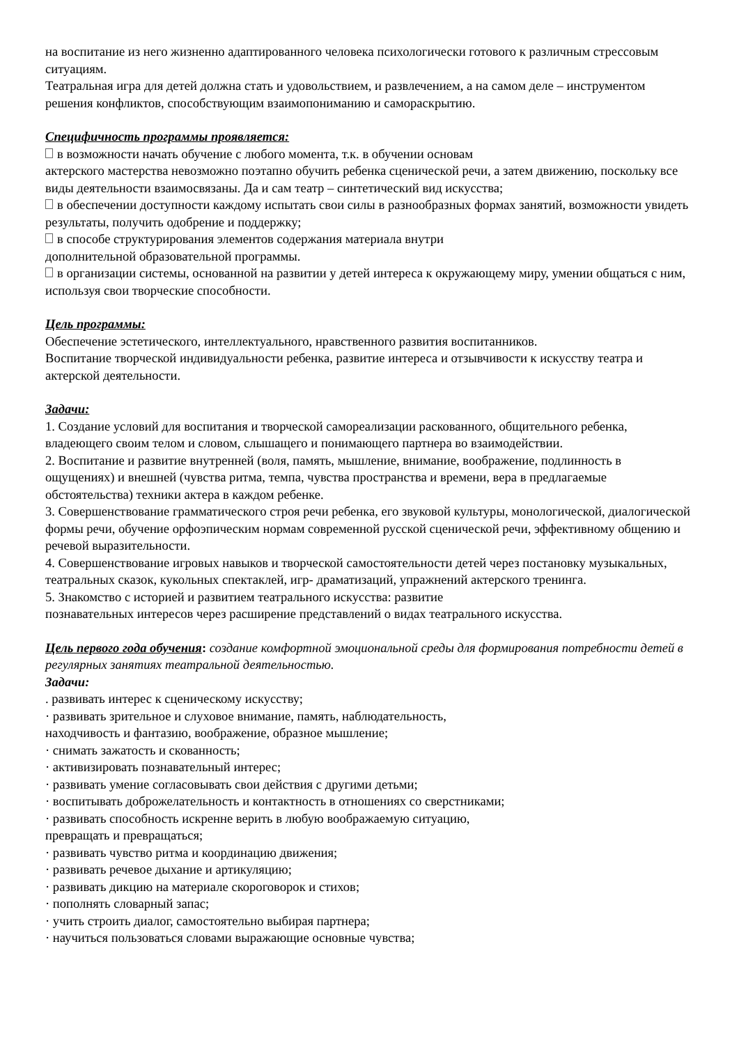на воспитание из него жизненно адаптированного человека психологически готового к различным стрессовым ситуациям.
Театральная игра для детей должна стать и удовольствием, и развлечением, а на самом деле – инструментом решения конфликтов, способствующим взаимопониманию и самораскрытию.
Специфичность программы проявляется:
в возможности начать обучение с любого момента, т.к. в обучении основам
актерского мастерства невозможно поэтапно обучить ребенка сценической речи, а затем движению, поскольку все виды деятельности взаимосвязаны. Да и сам театр – синтетический вид искусства;
в обеспечении доступности каждому испытать свои силы в разнообразных формах занятий, возможности увидеть результаты, получить одобрение и поддержку;
в способе структурирования элементов содержания материала внутри
дополнительной образовательной программы.
в организации системы, основанной на развитии у детей интереса к окружающему миру, умении общаться с ним, используя свои творческие способности.
Цель программы:
Обеспечение эстетического, интеллектуального, нравственного развития воспитанников.
Воспитание творческой индивидуальности ребенка, развитие интереса и отзывчивости к искусству театра и актерской деятельности.
Задачи:
1. Создание условий для воспитания и творческой самореализации раскованного, общительного ребенка, владеющего своим телом и словом, слышащего и понимающего партнера во взаимодействии.
2. Воспитание и развитие внутренней (воля, память, мышление, внимание, воображение, подлинность в ощущениях) и внешней (чувства ритма, темпа, чувства пространства и времени, вера в предлагаемые обстоятельства) техники актера в каждом ребенке.
3. Совершенствование грамматического строя речи ребенка, его звуковой культуры, монологической, диалогической формы речи, обучение орфоэпическим нормам современной русской сценической речи, эффективному общению и речевой выразительности.
4. Совершенствование игровых навыков и творческой самостоятельности детей через постановку музыкальных, театральных сказок, кукольных спектаклей, игр- драматизаций, упражнений актерского тренинга.
5. Знакомство с историей и развитием театрального искусства: развитие
познавательных интересов через расширение представлений о видах театрального искусства.
Цель первого года обучения: создание комфортной эмоциональной среды для формирования потребности детей в регулярных занятиях театральной деятельностью.
Задачи:
. развивать интерес к сценическому искусству;
· развивать зрительное и слуховое внимание, память, наблюдательность,
находчивость и фантазию, воображение, образное мышление;
· снимать зажатость и скованность;
· активизировать познавательный интерес;
· развивать умение согласовывать свои действия с другими детьми;
· воспитывать доброжелательность и контактность в отношениях со сверстниками;
· развивать способность искренне верить в любую воображаемую ситуацию,
превращать и превращаться;
· развивать чувство ритма и координацию движения;
· развивать речевое дыхание и артикуляцию;
· развивать дикцию на материале скороговорок и стихов;
· пополнять словарный запас;
· учить строить диалог, самостоятельно выбирая партнера;
· научиться пользоваться словами выражающие основные чувства;